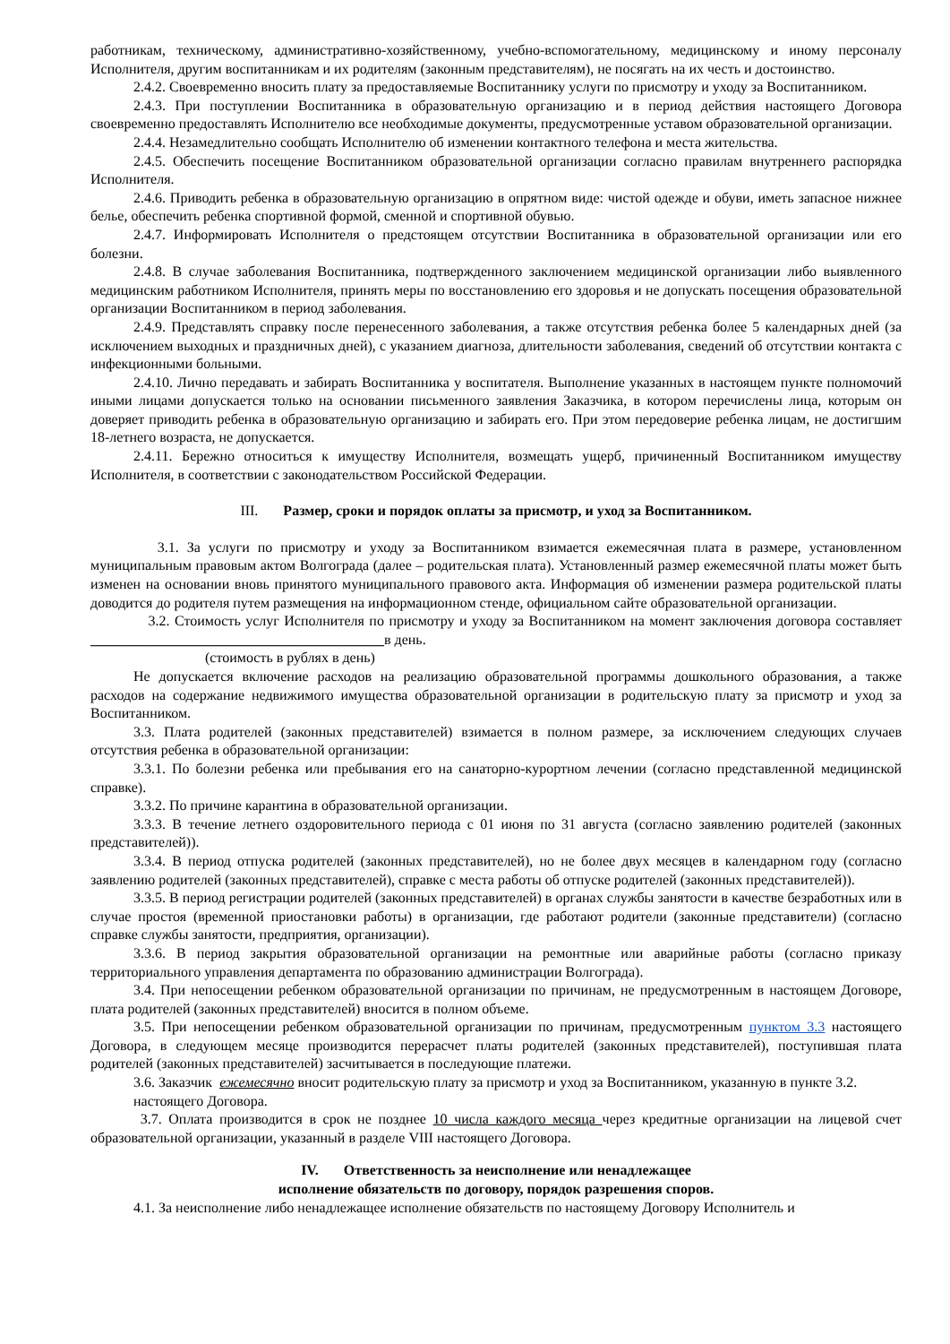работникам, техническому, административно-хозяйственному, учебно-вспомогательному, медицинскому и иному персоналу Исполнителя, другим воспитанникам и их родителям (законным представителям), не посягать на их честь и достоинство.
2.4.2. Своевременно вносить плату за предоставляемые Воспитаннику услуги по присмотру и уходу за Воспитанником.
2.4.3. При поступлении Воспитанника в образовательную организацию и в период действия настоящего Договора своевременно предоставлять Исполнителю все необходимые документы, предусмотренные уставом образовательной организации.
2.4.4. Незамедлительно сообщать Исполнителю об изменении контактного телефона и места жительства.
2.4.5. Обеспечить посещение Воспитанником образовательной организации согласно правилам внутреннего распорядка Исполнителя.
2.4.6. Приводить ребенка в образовательную организацию в опрятном виде: чистой одежде и обуви, иметь запасное нижнее белье, обеспечить ребенка спортивной формой, сменной и спортивной обувью.
2.4.7. Информировать Исполнителя о предстоящем отсутствии Воспитанника в образовательной организации или его болезни.
2.4.8. В случае заболевания Воспитанника, подтвержденного заключением медицинской организации либо выявленного медицинским работником Исполнителя, принять меры по восстановлению его здоровья и не допускать посещения образовательной организации Воспитанником в период заболевания.
2.4.9. Представлять справку после перенесенного заболевания, а также отсутствия ребенка более 5 календарных дней (за исключением выходных и праздничных дней), с указанием диагноза, длительности заболевания, сведений об отсутствии контакта с инфекционными больными.
2.4.10. Лично передавать и забирать Воспитанника у воспитателя. Выполнение указанных в настоящем пункте полномочий иными лицами допускается только на основании письменного заявления Заказчика, в котором перечислены лица, которым он доверяет приводить ребенка в образовательную организацию и забирать его. При этом передоверие ребенка лицам, не достигшим 18-летнего возраста, не допускается.
2.4.11. Бережно относиться к имуществу Исполнителя, возмещать ущерб, причиненный Воспитанником имуществу Исполнителя, в соответствии с законодательством Российской Федерации.
III. Размер, сроки и порядок оплаты за присмотр, и уход за Воспитанником.
3.1. За услуги по присмотру и уходу за Воспитанником взимается ежемесячная плата в размере, установленном муниципальным правовым актом Волгограда (далее – родительская плата). Установленный размер ежемесячной платы может быть изменен на основании вновь принятого муниципального правового акта. Информация об изменении размера родительской платы доводится до родителя путем размещения на информационном стенде, официальном сайте образовательной организации.
3.2. Стоимость услуг Исполнителя по присмотру и уходу за Воспитанником на момент заключения договора составляет _________________________________________в день.
(стоимость в рублях в день)
Не допускается включение расходов на реализацию образовательной программы дошкольного образования, а также расходов на содержание недвижимого имущества образовательной организации в родительскую плату за присмотр и уход за Воспитанником.
3.3. Плата родителей (законных представителей) взимается в полном размере, за исключением следующих случаев отсутствия ребенка в образовательной организации:
3.3.1. По болезни ребенка или пребывания его на санаторно-курортном лечении (согласно представленной медицинской справке).
3.3.2. По причине карантина в образовательной организации.
3.3.3. В течение летнего оздоровительного периода с 01 июня по 31 августа (согласно заявлению родителей (законных представителей)).
3.3.4. В период отпуска родителей (законных представителей), но не более двух месяцев в календарном году (согласно заявлению родителей (законных представителей), справке с места работы об отпуске родителей (законных представителей)).
3.3.5. В период регистрации родителей (законных представителей) в органах службы занятости в качестве безработных или в случае простоя (временной приостановки работы) в организации, где работают родители (законные представители) (согласно справке службы занятости, предприятия, организации).
3.3.6. В период закрытия образовательной организации на ремонтные или аварийные работы (согласно приказу территориального управления департамента по образованию администрации Волгограда).
3.4. При непосещении ребенком образовательной организации по причинам, не предусмотренным в настоящем Договоре, плата родителей (законных представителей) вносится в полном объеме.
3.5. При непосещении ребенком образовательной организации по причинам, предусмотренным пунктом 3.3 настоящего Договора, в следующем месяце производится перерасчет платы родителей (законных представителей), поступившая плата родителей (законных представителей) засчитывается в последующие платежи.
3.6. Заказчик ежемесячно вносит родительскую плату за присмотр и уход за Воспитанником, указанную в пункте 3.2. настоящего Договора.
3.7. Оплата производится в срок не позднее 10 числа каждого месяца через кредитные организации на лицевой счет образовательной организации, указанный в разделе VIII настоящего Договора.
IV. Ответственность за неисполнение или ненадлежащее
исполнение обязательств по договору, порядок разрешения споров.
4.1. За неисполнение либо ненадлежащее исполнение обязательств по настоящему Договору Исполнитель и